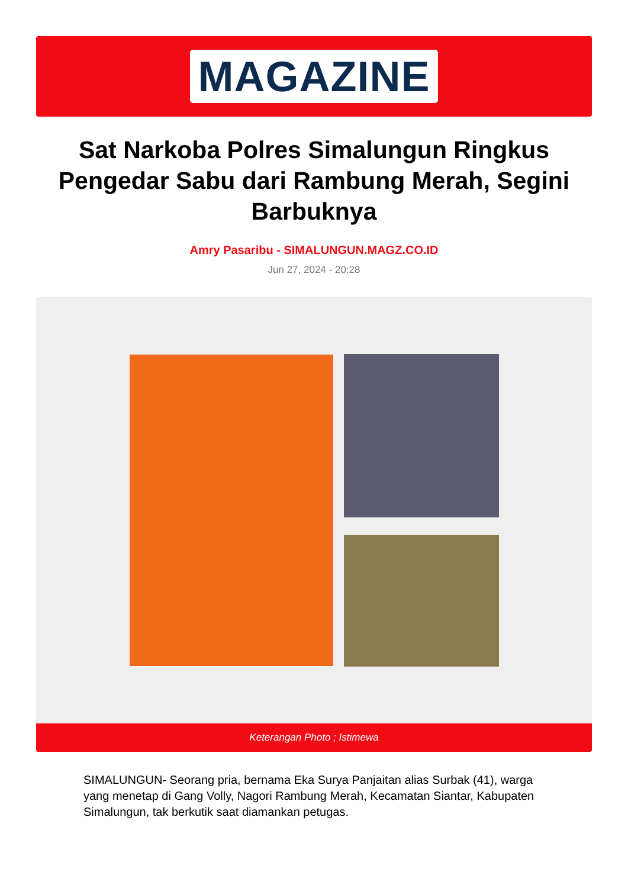MAGAZINE
Sat Narkoba Polres Simalungun Ringkus Pengedar Sabu dari Rambung Merah, Segini Barbuknya
Amry Pasaribu - SIMALUNGUN.MAGZ.CO.ID
Jun 27, 2024 - 20:28
Keterangan Photo ; Istimewa
SIMALUNGUN- Seorang pria, bernama Eka Surya Panjaitan alias Surbak (41), warga yang menetap di Gang Volly, Nagori Rambung Merah, Kecamatan Siantar, Kabupaten Simalungun, tak berkutik saat diamankan petugas.